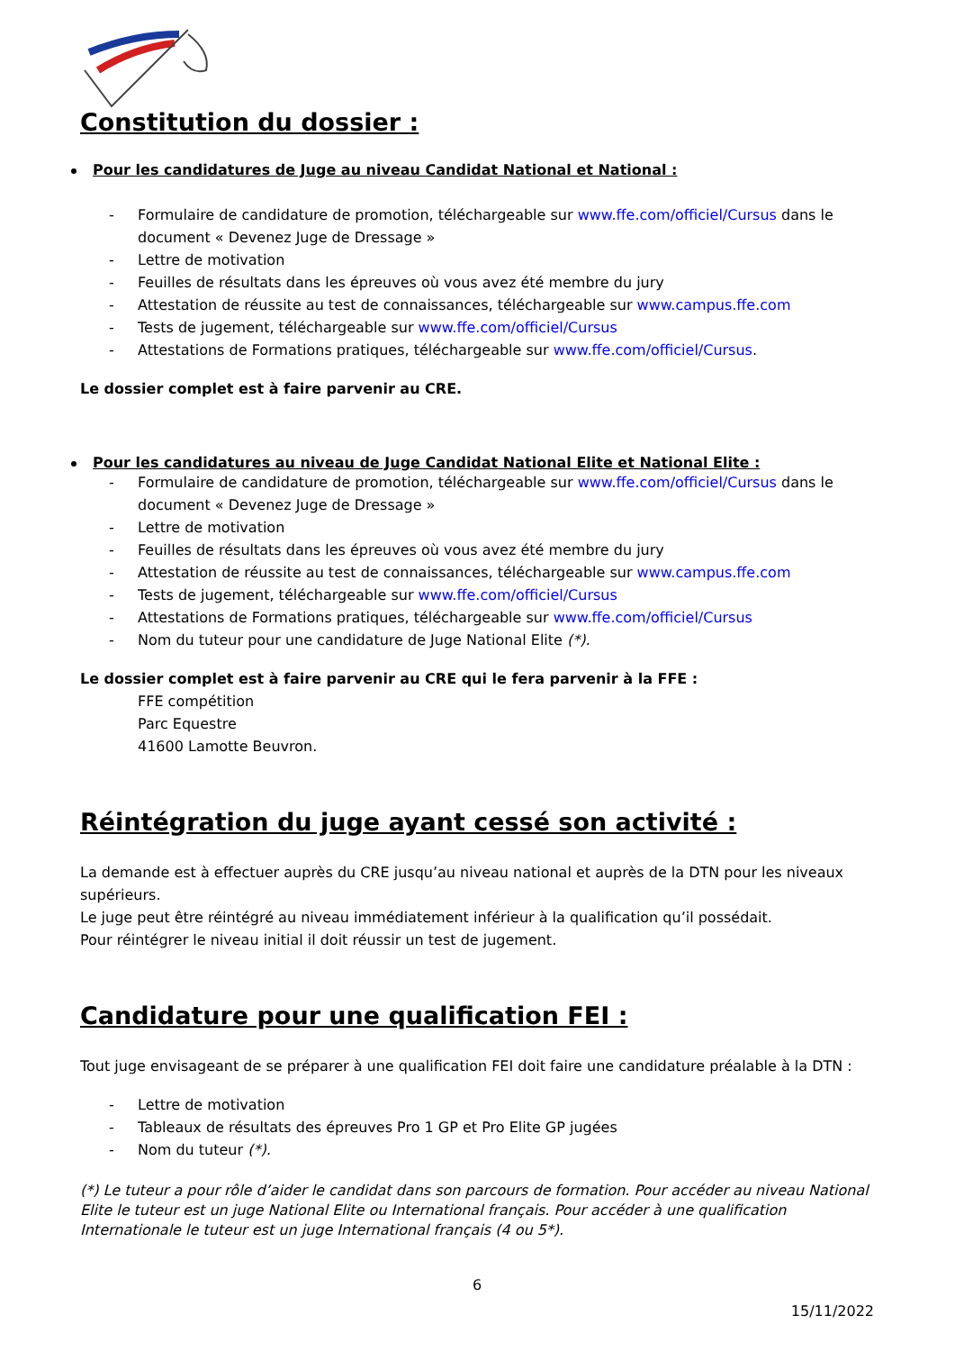Constitution du dossier :
Pour les candidatures de Juge au niveau Candidat National et National :
- Formulaire de candidature de promotion, téléchargeable sur www.ffe.com/officiel/Cursus dans le document « Devenez Juge de Dressage »
- Lettre de motivation
- Feuilles de résultats dans les épreuves où vous avez été membre du jury
- Attestation de réussite au test de connaissances, téléchargeable sur www.campus.ffe.com
- Tests de jugement, téléchargeable sur www.ffe.com/officiel/Cursus
- Attestations de Formations pratiques, téléchargeable sur www.ffe.com/officiel/Cursus.
Le dossier complet est à faire parvenir au CRE.
Pour les candidatures au niveau de Juge Candidat National Elite et National Elite :
- Formulaire de candidature de promotion, téléchargeable sur www.ffe.com/officiel/Cursus dans le document « Devenez Juge de Dressage »
- Lettre de motivation
- Feuilles de résultats dans les épreuves où vous avez été membre du jury
- Attestation de réussite au test de connaissances, téléchargeable sur www.campus.ffe.com
- Tests de jugement, téléchargeable sur www.ffe.com/officiel/Cursus
- Attestations de Formations pratiques, téléchargeable sur www.ffe.com/officiel/Cursus
- Nom du tuteur pour une candidature de Juge National Elite (*).
Le dossier complet est à faire parvenir au CRE qui le fera parvenir à la FFE :
FFE compétition
Parc Equestre
41600 Lamotte Beuvron.
Réintégration du juge ayant cessé son activité :
La demande est à effectuer auprès du CRE jusqu’au niveau national et auprès de la DTN pour les niveaux supérieurs.
Le juge peut être réintégré au niveau immédiatement inférieur à la qualification qu’il possédait.
Pour réintégrer le niveau initial il doit réussir un test de jugement.
Candidature pour une qualification FEI :
Tout juge envisageant de se préparer à une qualification FEI doit faire une candidature préalable à la DTN :
- Lettre de motivation
- Tableaux de résultats des épreuves Pro 1 GP et Pro Elite GP jugées
- Nom du tuteur (*).
(*) Le tuteur a pour rôle d’aider le candidat dans son parcours de formation. Pour accéder au niveau National Elite le tuteur est un juge National Elite ou International français. Pour accéder à une qualification Internationale le tuteur est un juge International français (4 ou 5*).
6
15/11/2022